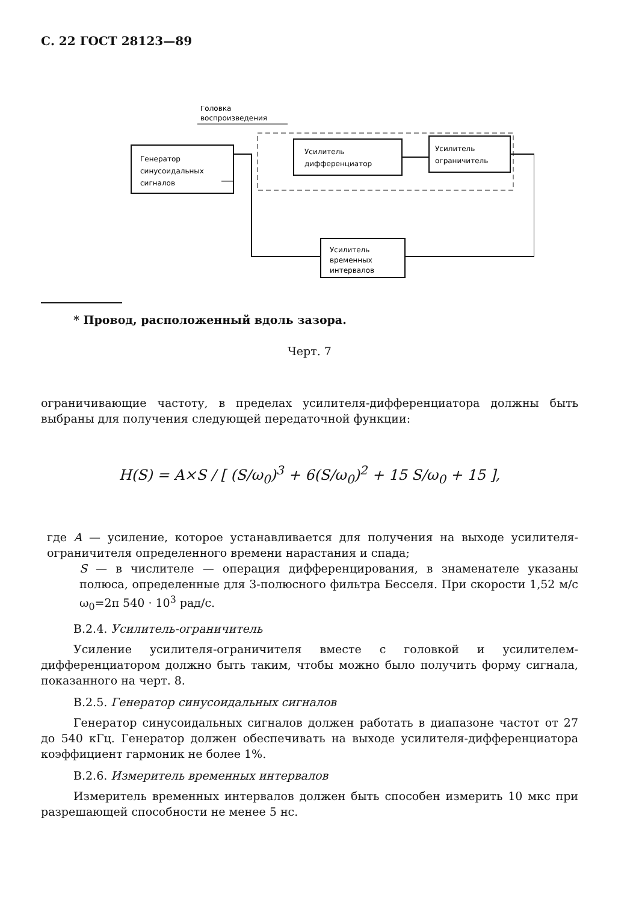С. 22 ГОСТ 28123—89
Головка
воспроизведения
Генератор
синусоидальных
сигналов
Усилитель
дифференциатор
Усилитель
ограничитель
Усилитель
временных
интервалов
* Провод, расположенный вдоль зазора.
Черт. 7
ограничивающие частоту, в пределах усилителя-дифференциатора должны быть выбраны для получения следующей передаточной функции:
H(S) = A×S / [ (S/ω<sub>0</sub>)<sup>3</sup> + 6(S/ω<sub>0</sub>)<sup>2</sup> + 15 S/ω<sub>0</sub> + 15 ],
где A — усиление, которое устанавливается для получения на выходе усилителя-ограничителя определенного времени нарастания и спада;
S — в числителе — операция дифференцирования, в знаменателе указаны полюса, определенные для 3-полюсного фильтра Бесселя. При скорости 1,52 м/с ω<sub>0</sub>=2π 540 · 10<sup>3</sup> рад/с.
В.2.4. Усилитель-ограничитель
Усиление усилителя-ограничителя вместе с головкой и усилителем-дифференциатором должно быть таким, чтобы можно было получить форму сигнала, показанного на черт. 8.
В.2.5. Генератор синусоидальных сигналов
Генератор синусоидальных сигналов должен работать в диапазоне частот от 27 до 540 кГц. Генератор должен обеспечивать на выходе усилителя-дифференциатора коэффициент гармоник не более 1%.
В.2.6. Измеритель временных интервалов
Измеритель временных интервалов должен быть способен измерить 10 мкс при разрешающей способности не менее 5 нс.